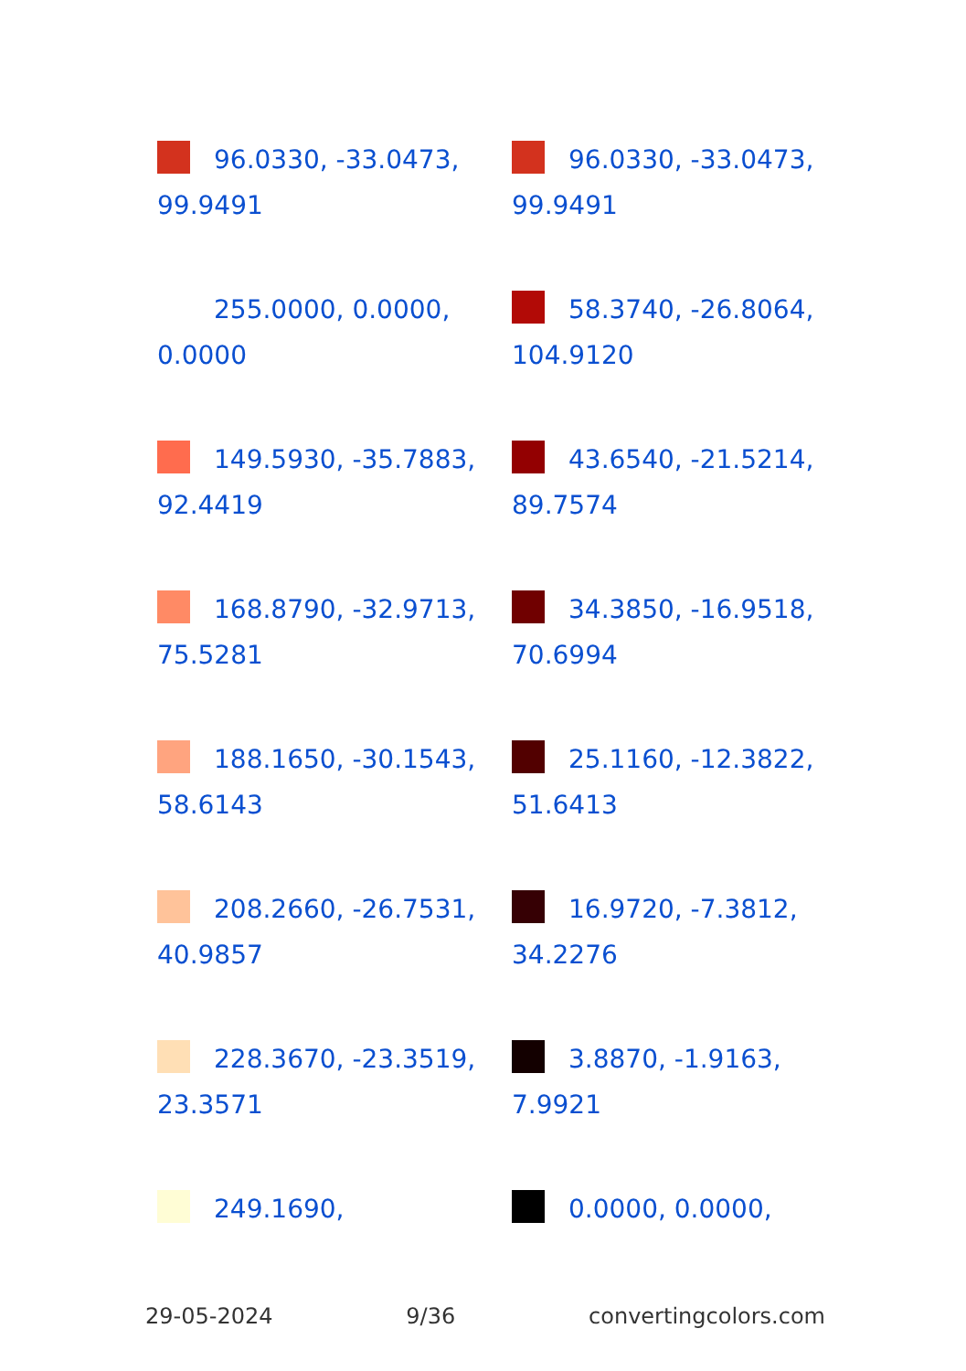96.0330, -33.0473, 99.9491
96.0330, -33.0473, 99.9491
255.0000, 0.0000, 0.0000
58.3740, -26.8064, 104.9120
149.5930, -35.7883, 92.4419
43.6540, -21.5214, 89.7574
168.8790, -32.9713, 75.5281
34.3850, -16.9518, 70.6994
188.1650, -30.1543, 58.6143
25.1160, -12.3822, 51.6413
208.2660, -26.7531, 40.9857
16.9720, -7.3812, 34.2276
228.3670, -23.3519, 23.3571
3.8870, -1.9163, 7.9921
249.1690,
0.0000, 0.0000,
29-05-2024 9/36 convertingcolors.com